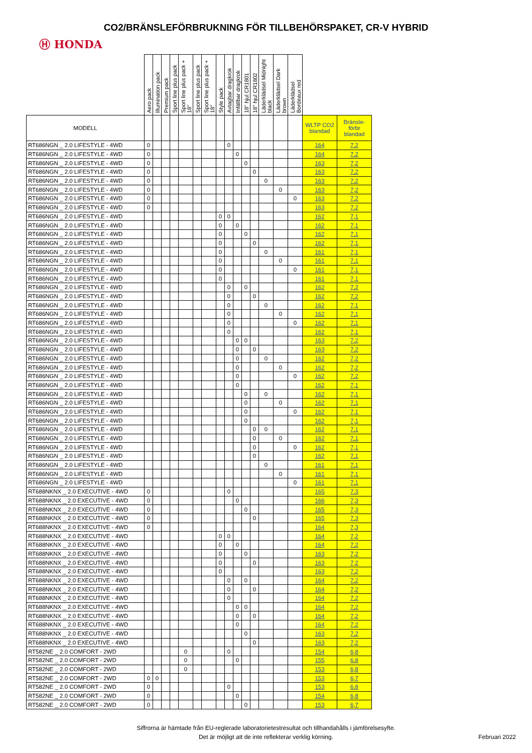CO2/BRÄNSLEFÖRBRUKNING FÖR TILLBEHÖRSPAKET, CR-V HYBRID
Ⓗ HONDA
| | Aero pack | Illumination pack | Premium pack | Sport line plus pack | Sport line plus pack + 18" | Sport line plus pack | Sport line plus pack + 18" | Style pack | Avtagbar dragkrok | Infällbar dragkrok | 18" hjul CR1801 | 18" hjul CR1802 | Läderklädsel Midnight black | Läderklädsel Dark brown | Läderklädsel Bordeaux red | | |
| --- | --- | --- | --- | --- | --- | --- | --- | --- | --- | --- | --- | --- | --- | --- | --- | --- | --- |
| MODELL | | | | | | | | | | | | | | | | WLTP CO2 blandad | Bränsle- förbr blandad |
| RT686NGN _ 2.0 LIFESTYLE - 4WD | 0 | | | | | | | | 0 | | | | | | | 164 | 7,2 |
| RT686NGN _ 2.0 LIFESTYLE - 4WD | 0 | | | | | | | | | 0 | | | | | | 164 | 7,2 |
| RT686NGN _ 2.0 LIFESTYLE - 4WD | 0 | | | | | | | | | | 0 | | | | | 163 | 7,2 |
| RT686NGN _ 2.0 LIFESTYLE - 4WD | 0 | | | | | | | | | | | 0 | | | | 163 | 7,2 |
| RT686NGN _ 2.0 LIFESTYLE - 4WD | 0 | | | | | | | | | | | | 0 | | | 163 | 7,2 |
| RT686NGN _ 2.0 LIFESTYLE - 4WD | 0 | | | | | | | | | | | | | 0 | | 163 | 7,2 |
| RT686NGN _ 2.0 LIFESTYLE - 4WD | 0 | | | | | | | | | | | | | | 0 | 163 | 7,2 |
| RT686NGN _ 2.0 LIFESTYLE - 4WD | 0 | | | | | | | | | | | | | | | 163 | 7,2 |
| RT686NGN _ 2.0 LIFESTYLE - 4WD | | | | | | | | 0 | 0 | | | | | | | 162 | 7,1 |
| RT686NGN _ 2.0 LIFESTYLE - 4WD | | | | | | | | 0 | | 0 | | | | | | 162 | 7,1 |
| RT686NGN _ 2.0 LIFESTYLE - 4WD | | | | | | | | 0 | | | 0 | | | | | 162 | 7,1 |
| RT686NGN _ 2.0 LIFESTYLE - 4WD | | | | | | | | 0 | | | | 0 | | | | 162 | 7,1 |
| RT686NGN _ 2.0 LIFESTYLE - 4WD | | | | | | | | 0 | | | | | 0 | | | 161 | 7,1 |
| RT686NGN _ 2.0 LIFESTYLE - 4WD | | | | | | | | 0 | | | | | | 0 | | 161 | 7,1 |
| RT686NGN _ 2.0 LIFESTYLE - 4WD | | | | | | | | 0 | | | | | | | 0 | 161 | 7,1 |
| RT686NGN _ 2.0 LIFESTYLE - 4WD | | | | | | | | 0 | | | | | | | | 161 | 7,1 |
| RT686NGN _ 2.0 LIFESTYLE - 4WD | | | | | | | | | 0 | | 0 | | | | | 162 | 7,2 |
| RT686NGN _ 2.0 LIFESTYLE - 4WD | | | | | | | | | 0 | | | 0 | | | | 162 | 7,2 |
| RT686NGN _ 2.0 LIFESTYLE - 4WD | | | | | | | | | 0 | | | | 0 | | | 162 | 7,1 |
| RT686NGN _ 2.0 LIFESTYLE - 4WD | | | | | | | | | 0 | | | | | 0 | | 162 | 7,1 |
| RT686NGN _ 2.0 LIFESTYLE - 4WD | | | | | | | | | 0 | | | | | | 0 | 162 | 7,1 |
| RT686NGN _ 2.0 LIFESTYLE - 4WD | | | | | | | | | 0 | | | | | | | 162 | 7,1 |
| RT686NGN _ 2.0 LIFESTYLE - 4WD | | | | | | | | | | 0 | 0 | | | | | 163 | 7,2 |
| RT686NGN _ 2.0 LIFESTYLE - 4WD | | | | | | | | | | 0 | | 0 | | | | 163 | 7,2 |
| RT686NGN _ 2.0 LIFESTYLE - 4WD | | | | | | | | | | 0 | | | 0 | | | 162 | 7,2 |
| RT686NGN _ 2.0 LIFESTYLE - 4WD | | | | | | | | | | 0 | | | | 0 | | 162 | 7,2 |
| RT686NGN _ 2.0 LIFESTYLE - 4WD | | | | | | | | | | 0 | | | | | 0 | 162 | 7,2 |
| RT686NGN _ 2.0 LIFESTYLE - 4WD | | | | | | | | | | 0 | | | | | | 162 | 7,1 |
| RT686NGN _ 2.0 LIFESTYLE - 4WD | | | | | | | | | | | 0 | | 0 | | | 162 | 7,1 |
| RT686NGN _ 2.0 LIFESTYLE - 4WD | | | | | | | | | | | 0 | | | 0 | | 162 | 7,1 |
| RT686NGN _ 2.0 LIFESTYLE - 4WD | | | | | | | | | | | 0 | | | | 0 | 162 | 7,1 |
| RT686NGN _ 2.0 LIFESTYLE - 4WD | | | | | | | | | | | 0 | | | | | 162 | 7,1 |
| RT686NGN _ 2.0 LIFESTYLE - 4WD | | | | | | | | | | | | 0 | 0 | | | 162 | 7,1 |
| RT686NGN _ 2.0 LIFESTYLE - 4WD | | | | | | | | | | | | 0 | | 0 | | 162 | 7,1 |
| RT686NGN _ 2.0 LIFESTYLE - 4WD | | | | | | | | | | | | 0 | | | 0 | 162 | 7,1 |
| RT686NGN _ 2.0 LIFESTYLE - 4WD | | | | | | | | | | | | 0 | | | | 162 | 7,1 |
| RT686NGN _ 2.0 LIFESTYLE - 4WD | | | | | | | | | | | | | 0 | | | 161 | 7,1 |
| RT686NGN _ 2.0 LIFESTYLE - 4WD | | | | | | | | | | | | | | 0 | | 161 | 7,1 |
| RT686NGN _ 2.0 LIFESTYLE - 4WD | | | | | | | | | | | | | | | 0 | 161 | 7,1 |
| RT688NKNX _ 2.0 EXECUTIVE - 4WD | 0 | | | | | | | | 0 | | | | | | | 165 | 7,3 |
| RT688NKNX _ 2.0 EXECUTIVE - 4WD | 0 | | | | | | | | | 0 | | | | | | 166 | 7,3 |
| RT688NKNX _ 2.0 EXECUTIVE - 4WD | 0 | | | | | | | | | | 0 | | | | | 165 | 7,3 |
| RT688NKNX _ 2.0 EXECUTIVE - 4WD | 0 | | | | | | | | | | | 0 | | | | 165 | 7,3 |
| RT688NKNX _ 2.0 EXECUTIVE - 4WD | 0 | | | | | | | | | | | | | | | 164 | 7,3 |
| RT688NKNX _ 2.0 EXECUTIVE - 4WD | | | | | | | | 0 | 0 | | | | | | | 164 | 7,2 |
| RT688NKNX _ 2.0 EXECUTIVE - 4WD | | | | | | | | 0 | | 0 | | | | | | 164 | 7,2 |
| RT688NKNX _ 2.0 EXECUTIVE - 4WD | | | | | | | | 0 | | | 0 | | | | | 163 | 7,2 |
| RT688NKNX _ 2.0 EXECUTIVE - 4WD | | | | | | | | 0 | | | | 0 | | | | 163 | 7,2 |
| RT688NKNX _ 2.0 EXECUTIVE - 4WD | | | | | | | | 0 | | | | | | | | 163 | 7,2 |
| RT688NKNX _ 2.0 EXECUTIVE - 4WD | | | | | | | | | 0 | | 0 | | | | | 164 | 7,2 |
| RT688NKNX _ 2.0 EXECUTIVE - 4WD | | | | | | | | | 0 | | | 0 | | | | 164 | 7,2 |
| RT688NKNX _ 2.0 EXECUTIVE - 4WD | | | | | | | | | 0 | | | | | | | 164 | 7,2 |
| RT688NKNX _ 2.0 EXECUTIVE - 4WD | | | | | | | | | | 0 | 0 | | | | | 164 | 7,2 |
| RT688NKNX _ 2.0 EXECUTIVE - 4WD | | | | | | | | | | 0 | | 0 | | | | 164 | 7,2 |
| RT688NKNX _ 2.0 EXECUTIVE - 4WD | | | | | | | | | | 0 | | | | | | 164 | 7,2 |
| RT688NKNX _ 2.0 EXECUTIVE - 4WD | | | | | | | | | | | 0 | | | | | 163 | 7,2 |
| RT688NKNX _ 2.0 EXECUTIVE - 4WD | | | | | | | | | | | | 0 | | | | 163 | 7,2 |
| RT582NE _ 2.0 COMFORT - 2WD | | | | | 0 | | | | 0 | | | | | | | 154 | 6,8 |
| RT582NE _ 2.0 COMFORT - 2WD | | | | | 0 | | | | | 0 | | | | | | 155 | 6,8 |
| RT582NE _ 2.0 COMFORT - 2WD | | | | | 0 | | | | | | | | | | | 153 | 6,8 |
| RT582NE _ 2.0 COMFORT - 2WD | 0 | 0 | | | | | | | | | | | | | | 153 | 6,7 |
| RT582NE _ 2.0 COMFORT - 2WD | 0 | | | | | | | | 0 | | | | | | | 153 | 6,8 |
| RT582NE _ 2.0 COMFORT - 2WD | 0 | | | | | | | | | 0 | | | | | | 154 | 6,8 |
| RT582NE _ 2.0 COMFORT - 2WD | 0 | | | | | | | | | | 0 | | | | | 153 | 6,7 |
Siffrorna är hämtade från EU-reglerade laboratorietestresultat och tillhandahålls i jämförelsesyfte.
Det är möjligt att de inte reflekterar verklig körning.
Februari 2022